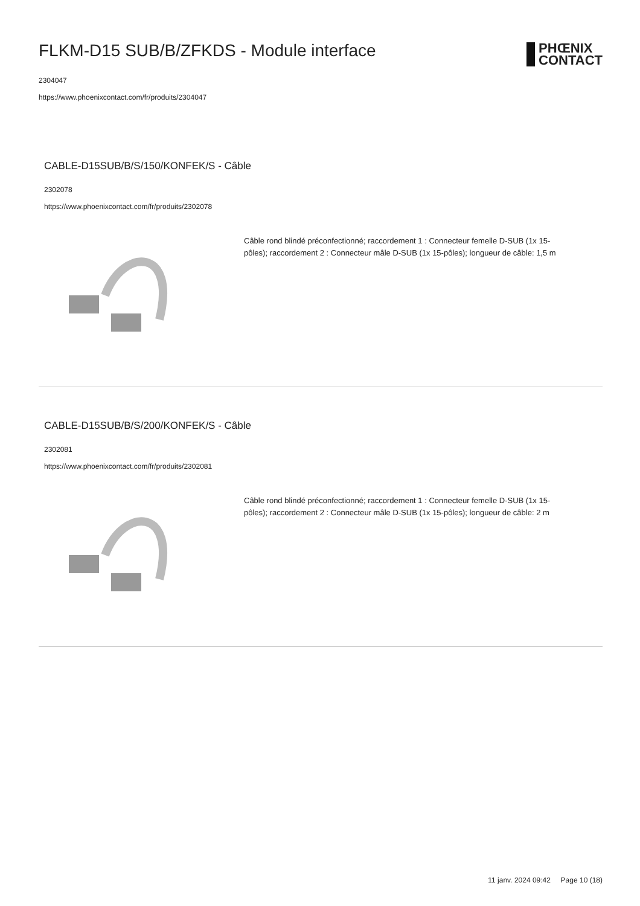PHŒNIX
CONTACT
FLKM-D15 SUB/B/ZFKDS - Module interface
2304047
https://www.phoenixcontact.com/fr/produits/2304047
CABLE-D15SUB/B/S/150/KONFEK/S - Câble
2302078
https://www.phoenixcontact.com/fr/produits/2302078
Câble rond blindé préconfectionné; raccordement 1 : Connecteur femelle D-SUB (1x 15-pôles); raccordement 2 : Connecteur mâle D-SUB (1x 15-pôles); longueur de câble: 1,5 m
CABLE-D15SUB/B/S/200/KONFEK/S - Câble
2302081
https://www.phoenixcontact.com/fr/produits/2302081
Câble rond blindé préconfectionné; raccordement 1 : Connecteur femelle D-SUB (1x 15-pôles); raccordement 2 : Connecteur mâle D-SUB (1x 15-pôles); longueur de câble: 2 m
11 janv. 2024 09:42 Page 10 (18)